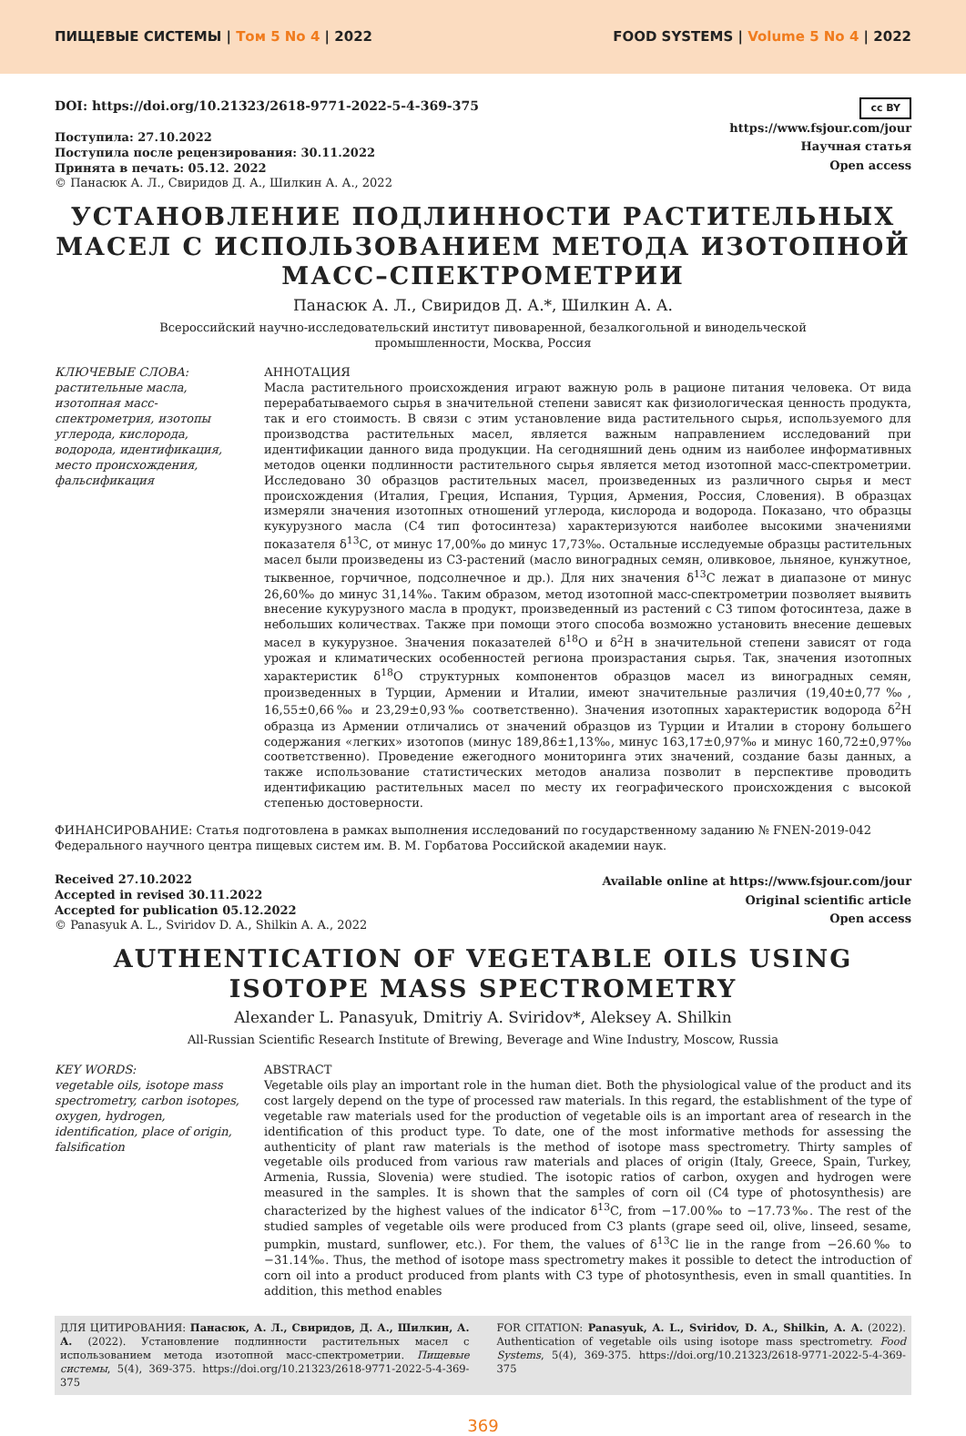ПИЩЕВЫЕ СИСТЕМЫ | Том 5 No 4 | 2022
FOOD SYSTEMS | Volume 5 No 4 | 2022
DOI: https://doi.org/10.21323/2618-9771-2022-5-4-369-375
Поступила: 27.10.2022
Поступила после рецензирования: 30.11.2022
Принята в печать: 05.12. 2022
© Панасюк А. Л., Свиридов Д. А., Шилкин А. А., 2022
cc BY
https://www.fsjour.com/jour
Научная статья
Open access
УСТАНОВЛЕНИЕ ПОДЛИННОСТИ РАСТИТЕЛЬНЫХ МАСЕЛ С ИСПОЛЬЗОВАНИЕМ МЕТОДА ИЗОТОПНОЙ МАСС–СПЕКТРОМЕТРИИ
Панасюк А. Л., Свиридов Д. А.*, Шилкин А. А.
Всероссийский научно-исследовательский институт пивоваренной, безалкогольной и винодельческой
промышленности, Москва, Россия
КЛЮЧЕВЫЕ СЛОВА:
растительные масла, изотопная масс-спектрометрия, изотопы углерода, кислорода, водорода, идентификация, место происхождения, фальсификация
АННОТАЦИЯ
Масла растительного происхождения играют важную роль в рационе питания человека. От вида перерабатываемого сырья в значительной степени зависят как физиологическая ценность продукта, так и его стоимость. В связи с этим установление вида растительного сырья, используемого для производства растительных масел, является важным направлением исследований при идентификации данного вида продукции. На сегодняшний день одним из наиболее информативных методов оценки подлинности растительного сырья является метод изотопной масс-спектрометрии. Исследовано 30 образцов растительных масел, произведенных из различного сырья и мест происхождения (Италия, Греция, Испания, Турция, Армения, Россия, Словения). В образцах измеряли значения изотопных отношений углерода, кислорода и водорода. Показано, что образцы кукурузного масла (С4 тип фотосинтеза) характеризуются наиболее высокими значениями показателя δ<sup>13</sup>С, от минус 17,00‰ до минус 17,73‰. Остальные исследуемые образцы растительных масел были произведены из С3-растений (масло виноградных семян, оливковое, льняное, кунжутное, тыквенное, горчичное, подсолнечное и др.). Для них значения δ<sup>13</sup>С лежат в диапазоне от минус 26,60‰ до минус 31,14‰. Таким образом, метод изотопной масс-спектрометрии позволяет выявить внесение кукурузного масла в продукт, произведенный из растений с С3 типом фотосинтеза, даже в небольших количествах. Также при помощи этого способа возможно установить внесение дешевых масел в кукурузное. Значения показателей δ<sup>18</sup>О и δ<sup>2</sup>Н в значительной степени зависят от года урожая и климатических особенностей региона произрастания сырья. Так, значения изотопных характеристик δ<sup>18</sup>О структурных компонентов образцов масел из виноградных семян, произведенных в Турции, Армении и Италии, имеют значительные различия (19,40±0,77‰, 16,55±0,66‰ и 23,29±0,93‰ соответственно). Значения изотопных характеристик водорода δ<sup>2</sup>Н образца из Армении отличались от значений образцов из Турции и Италии в сторону большего содержания «легких» изотопов (минус 189,86±1,13‰, минус 163,17±0,97‰ и минус 160,72±0,97‰ соответственно). Проведение ежегодного мониторинга этих значений, создание базы данных, а также использование статистических методов анализа позволит в перспективе проводить идентификацию растительных масел по месту их географического происхождения с высокой степенью достоверности.
ФИНАНСИРОВАНИЕ: Статья подготовлена в рамках выполнения исследований по государственному заданию № FNEN-2019-042 Федерального научного центра пищевых систем им. В. М. Горбатова Российской академии наук.
Received 27.10.2022
Accepted in revised 30.11.2022
Accepted for publication 05.12.2022
© Panasyuk A. L., Sviridov D. A., Shilkin A. A., 2022
Available online at https://www.fsjour.com/jour
Original scientific article
Open access
AUTHENTICATION OF VEGETABLE OILS USING ISOTOPE MASS SPECTROMETRY
Alexander L. Panasyuk, Dmitriy A. Sviridov*, Aleksey A. Shilkin
All-Russian Scientific Research Institute of Brewing, Beverage and Wine Industry, Moscow, Russia
KEY WORDS:
vegetable oils, isotope mass spectrometry, carbon isotopes, oxygen, hydrogen, identification, place of origin, falsification
ABSTRACT
Vegetable oils play an important role in the human diet. Both the physiological value of the product and its cost largely depend on the type of processed raw materials. In this regard, the establishment of the type of vegetable raw materials used for the production of vegetable oils is an important area of research in the identification of this product type. To date, one of the most informative methods for assessing the authenticity of plant raw materials is the method of isotope mass spectrometry. Thirty samples of vegetable oils produced from various raw materials and places of origin (Italy, Greece, Spain, Turkey, Armenia, Russia, Slovenia) were studied. The isotopic ratios of carbon, oxygen and hydrogen were measured in the samples. It is shown that the samples of corn oil (C4 type of photosynthesis) are characterized by the highest values of the indicator δ<sup>13</sup>C, from −17.00‰ to −17.73‰. The rest of the studied samples of vegetable oils were produced from C3 plants (grape seed oil, olive, linseed, sesame, pumpkin, mustard, sunflower, etc.). For them, the values of δ<sup>13</sup>C lie in the range from −26.60‰ to −31.14‰. Thus, the method of isotope mass spectrometry makes it possible to detect the introduction of corn oil into a product produced from plants with C3 type of photosynthesis, even in small quantities. In addition, this method enables
ДЛЯ ЦИТИРОВАНИЯ: Панасюк, А. Л., Свиридов, Д. А., Шилкин, А. А. (2022). Установление подлинности растительных масел с использованием метода изотопной масс-спектрометрии. Пищевые системы, 5(4), 369-375. https://doi.org/10.21323/2618-9771-2022-5-4-369-375
FOR CITATION: Panasyuk, A. L., Sviridov, D. A., Shilkin, A. A. (2022). Authentication of vegetable oils using isotope mass spectrometry. Food Systems, 5(4), 369-375. https://doi.org/10.21323/2618-9771-2022-5-4-369-375
369